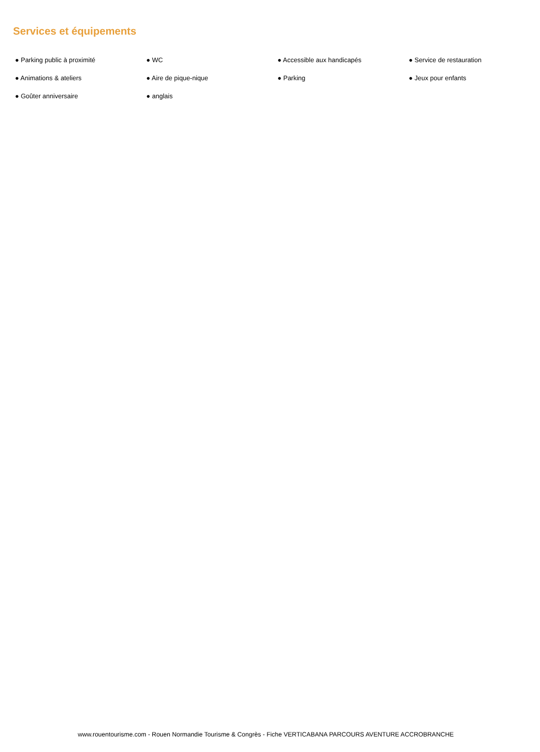Services et équipements
● Parking public à proximité
● WC
● Accessible aux handicapés
● Service de restauration
● Animations & ateliers
● Aire de pique-nique
● Parking
● Jeux pour enfants
● Goûter anniversaire
● anglais
www.rouentourisme.com - Rouen Normandie Tourisme & Congrès - Fiche VERTICABANA PARCOURS AVENTURE ACCROBRANCHE